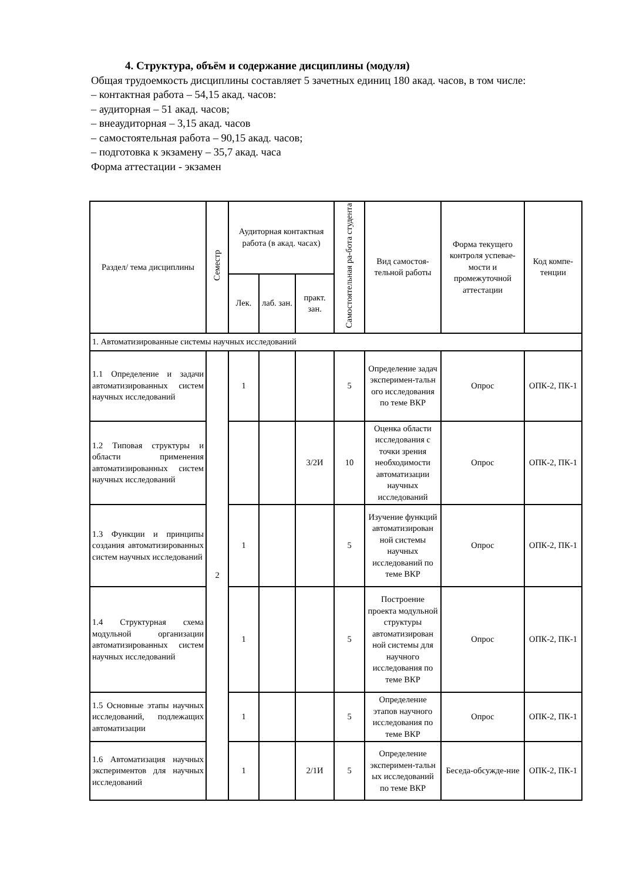4. Структура, объём и содержание дисциплины (модуля)
Общая трудоемкость дисциплины составляет 5 зачетных единиц 180 акад. часов, в том числе:
– контактная работа – 54,15 акад. часов:
– аудиторная – 51 акад. часов;
– внеаудиторная – 3,15 акад. часов
– самостоятельная работа – 90,15 акад. часов;
– подготовка к экзамену – 35,7 акад. часа
Форма аттестации - экзамен
| Раздел/ тема дисциплины | Семестр | Аудиторная контактная работа (в акад. часах) | | | Самостоятельная ра-бота студента | Вид самостоя-тельной работы | Форма текущего контроля успевае-мости и промежуточной аттестации | Код компе-тенции |
| --- | --- | --- | --- | --- | --- | --- | --- | --- |
| | | Лек. | лаб. зан. | практ. зан. | | | | |
| 1. Автоматизированные системы научных исследований | | | | | | | | |
| 1.1 Определение и задачи автоматизированных систем научных исследований | 2 | 1 | | | 5 | Определение задач эксперимен-тальн ого исследования по теме ВКР | Опрос | ОПК-2, ПК-1 |
| 1.2 Типовая структуры и области применения автоматизированных систем научных исследований | | | | 3/2И | 10 | Оценка области исследования с точки зрения необходимости автоматизации научных исследований | Опрос | ОПК-2, ПК-1 |
| 1.3 Функции и принципы создания автоматизированных систем научных исследований | | 1 | | | 5 | Изучение функций автоматизирован ной системы научных исследований по теме ВКР | Опрос | ОПК-2, ПК-1 |
| 1.4 Структурная схема модульной организации автоматизированных систем научных исследований | | 1 | | | 5 | Построение проекта модульной структуры автоматизирован ной системы для научного исследования по теме ВКР | Опрос | ОПК-2, ПК-1 |
| 1.5 Основные этапы научных исследований, подлежащих автоматизации | | 1 | | | 5 | Определение этапов научного исследования по теме ВКР | Опрос | ОПК-2, ПК-1 |
| 1.6 Автоматизация научных экспериментов для научных исследований | | 1 | | 2/1И | 5 | Определение эксперимен-тальн ых исследований по теме ВКР | Беседа-обсужде-ние | ОПК-2, ПК-1 |